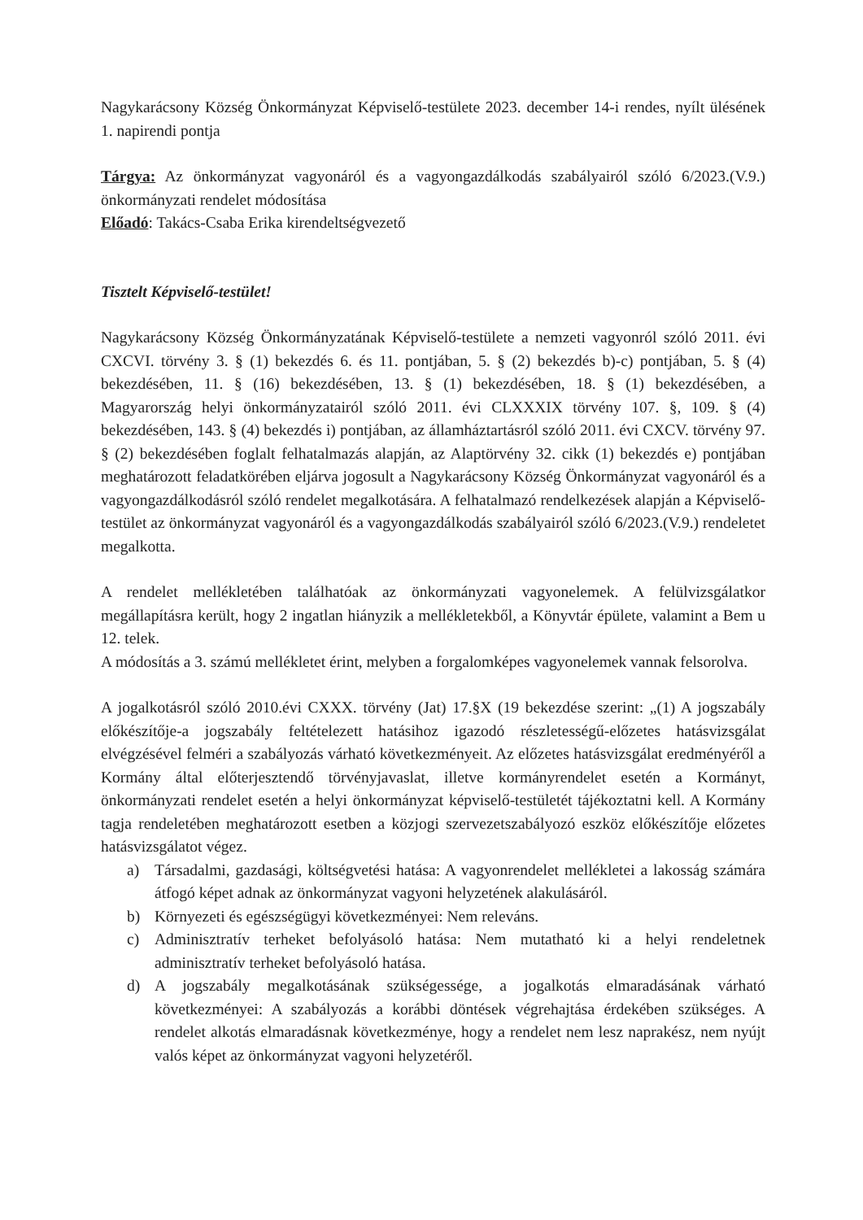Nagykarácsony Község Önkormányzat Képviselő-testülete 2023. december 14-i rendes, nyílt ülésének 1. napirendi pontja
Tárgya: Az önkormányzat vagyonáról és a vagyongazdálkodás szabályairól szóló 6/2023.(V.9.) önkormányzati rendelet módosítása
Előadó: Takács-Csaba Erika kirendeltségvezető
Tisztelt Képviselő-testület!
Nagykarácsony Község Önkormányzatának Képviselő-testülete a nemzeti vagyonról szóló 2011. évi CXCVI. törvény 3. § (1) bekezdés 6. és 11. pontjában, 5. § (2) bekezdés b)-c) pontjában, 5. § (4) bekezdésében, 11. § (16) bekezdésében, 13. § (1) bekezdésében, 18. § (1) bekezdésében, a Magyarország helyi önkormányzatairól szóló 2011. évi CLXXXIX törvény 107. §, 109. § (4) bekezdésében, 143. § (4) bekezdés i) pontjában, az államháztartásról szóló 2011. évi CXCV. törvény 97. § (2) bekezdésében foglalt felhatalmazás alapján, az Alaptörvény 32. cikk (1) bekezdés e) pontjában meghatározott feladatkörében eljárva jogosult a Nagykarácsony Község Önkormányzat vagyonáról és a vagyongazdálkodásról szóló rendelet megalkotására. A felhatalmazó rendelkezések alapján a Képviselő-testület az önkormányzat vagyonáról és a vagyongazdálkodás szabályairól szóló 6/2023.(V.9.) rendeletet megalkotta.
A rendelet mellékletében találhatóak az önkormányzati vagyonelemek. A felülvizsgálatkor megállapításra került, hogy 2 ingatlan hiányzik a mellékletekből, a Könyvtár épülete, valamint a Bem u 12. telek.
A módosítás a 3. számú mellékletet érint, melyben a forgalomképes vagyonelemek vannak felsorolva.
A jogalkotásról szóló 2010.évi CXXX. törvény (Jat) 17.§X (19 bekezdése szerint: „(1) A jogszabály előkészítője-a jogszabály feltételezett hatásihoz igazodó részletességű-előzetes hatásvizsgálat elvégzésével felméri a szabályozás várható következményeit. Az előzetes hatásvizsgálat eredményéről a Kormány által előterjesztendő törvényjavaslat, illetve kormányrendelet esetén a Kormányt, önkormányzati rendelet esetén a helyi önkormányzat képviselő-testületét tájékoztatni kell. A Kormány tagja rendeletében meghatározott esetben a közjogi szervezetszabályozó eszköz előkészítője előzetes hatásvizsgálatot végez.
a) Társadalmi, gazdasági, költségvetési hatása: A vagyonrendelet mellékletei a lakosság számára átfogó képet adnak az önkormányzat vagyoni helyzetének alakulásáról.
b) Környezeti és egészségügyi következményei: Nem releváns.
c) Adminisztratív terheket befolyásoló hatása: Nem mutatható ki a helyi rendeletnek adminisztratív terheket befolyásoló hatása.
d) A jogszabály megalkotásának szükségessége, a jogalkotás elmaradásának várható következményei: A szabályozás a korábbi döntések végrehajtása érdekében szükséges. A rendelet alkotás elmaradásnak következménye, hogy a rendelet nem lesz naprakész, nem nyújt valós képet az önkormányzat vagyoni helyzetéről.